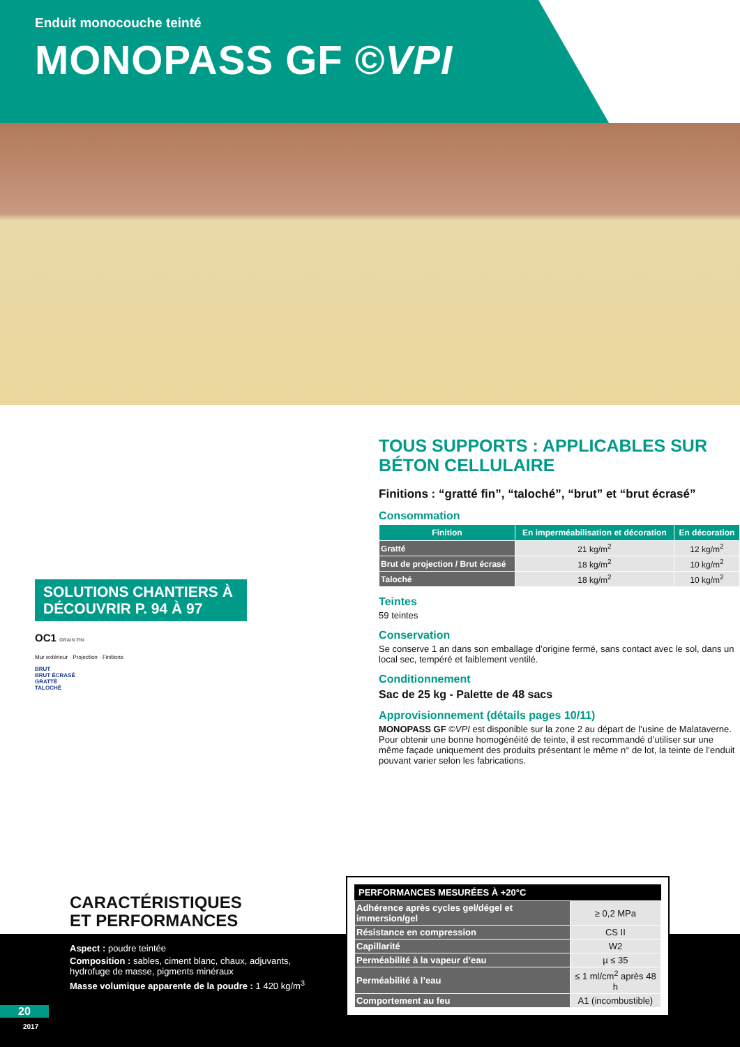Enduit monocouche teinté
MONOPASS GF ©VPI
SOLUTIONS CHANTIERS À DÉCOUVRIR P. 94 À 97
OC1 GRAIN FIN
Mur extérieur · Projection · Finitions
BRUT
BRUT ÉCRASÉ
GRATTÉ
TALOCHÉ
TOUS SUPPORTS : APPLICABLES SUR BÉTON CELLULAIRE
Finitions : “gratté fin”, “taloché”, “brut” et “brut écrasé”
Consommation
| Finition | En imperméabilisation et décoration | En décoration |
| --- | --- | --- |
| Gratté | 21 kg/m<sup>2</sup> | 12 kg/m<sup>2</sup> |
| Brut de projection / Brut écrasé | 18 kg/m<sup>2</sup> | 10 kg/m<sup>2</sup> |
| Taloché | 18 kg/m<sup>2</sup> | 10 kg/m<sup>2</sup> |
Teintes
59 teintes
Conservation
Se conserve 1 an dans son emballage d’origine fermé, sans contact avec le sol, dans un local sec, tempéré et faiblement ventilé.
Conditionnement
Sac de 25 kg - Palette de 48 sacs
Approvisionnement (détails pages 10/11)
MONOPASS GF ©VPI est disponible sur la zone 2 au départ de l’usine de Malataverne. Pour obtenir une bonne homogénéité de teinte, il est recommandé d’utiliser sur une même façade uniquement des produits présentant le même n° de lot, la teinte de l’enduit pouvant varier selon les fabrications.
CARACTÉRISTIQUES
ET PERFORMANCES
Aspect : poudre teintée
Composition : sables, ciment blanc, chaux, adjuvants,
hydrofuge de masse, pigments minéraux
Masse volumique apparente de la poudre : 1 420 kg/m<sup>3</sup>
PERFORMANCES MESURÉES À +20°C
| Adhérence après cycles gel/dégel et immersion/gel | ≥ 0,2 MPa |
| Résistance en compression | CS II |
| Capillarité | W2 |
| Perméabilité à la vapeur d’eau | µ ≤ 35 |
| Perméabilité à l’eau | ≤ 1 ml/cm<sup>2</sup> après 48 h |
| Comportement au feu | A1 (incombustible) |
20
2017